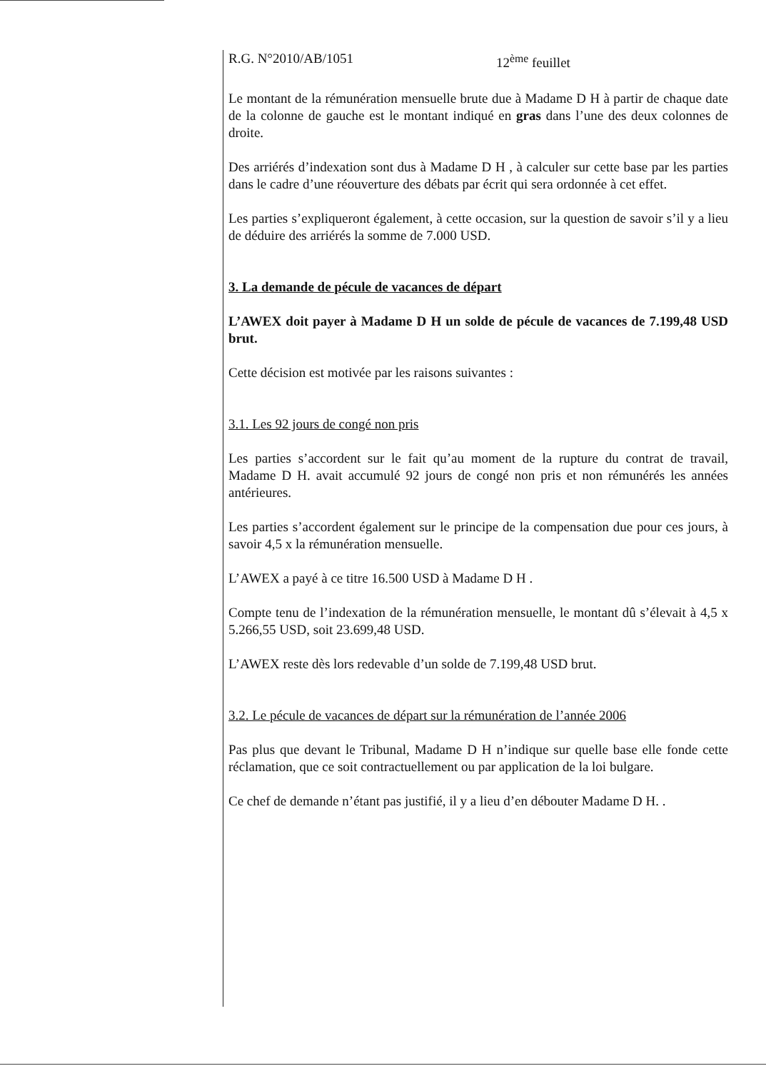R.G. N°2010/AB/1051 12<sup>ème</sup> feuillet
Le montant de la rémunération mensuelle brute due à Madame D H à partir de chaque date de la colonne de gauche est le montant indiqué en gras dans l’une des deux colonnes de droite.
Des arriérés d’indexation sont dus à Madame D H , à calculer sur cette base par les parties dans le cadre d’une réouverture des débats par écrit qui sera ordonnée à cet effet.
Les parties s’expliqueront également, à cette occasion, sur la question de savoir s’il y a lieu de déduire des arriérés la somme de 7.000 USD.
3. La demande de pécule de vacances de départ
L’AWEX doit payer à Madame D H un solde de pécule de vacances de 7.199,48 USD brut.
Cette décision est motivée par les raisons suivantes :
3.1. Les 92 jours de congé non pris
Les parties s’accordent sur le fait qu’au moment de la rupture du contrat de travail, Madame D H. avait accumulé 92 jours de congé non pris et non rémunérés les années antérieures.
Les parties s’accordent également sur le principe de la compensation due pour ces jours, à savoir 4,5 x la rémunération mensuelle.
L’AWEX a payé à ce titre 16.500 USD à Madame D H .
Compte tenu de l’indexation de la rémunération mensuelle, le montant dû s’élevait à 4,5 x 5.266,55 USD, soit 23.699,48 USD.
L’AWEX reste dès lors redevable d’un solde de 7.199,48 USD brut.
3.2. Le pécule de vacances de départ sur la rémunération de l’année 2006
Pas plus que devant le Tribunal, Madame D H n’indique sur quelle base elle fonde cette réclamation, que ce soit contractuellement ou par application de la loi bulgare.
Ce chef de demande n’étant pas justifié, il y a lieu d’en débouter Madame D H. .